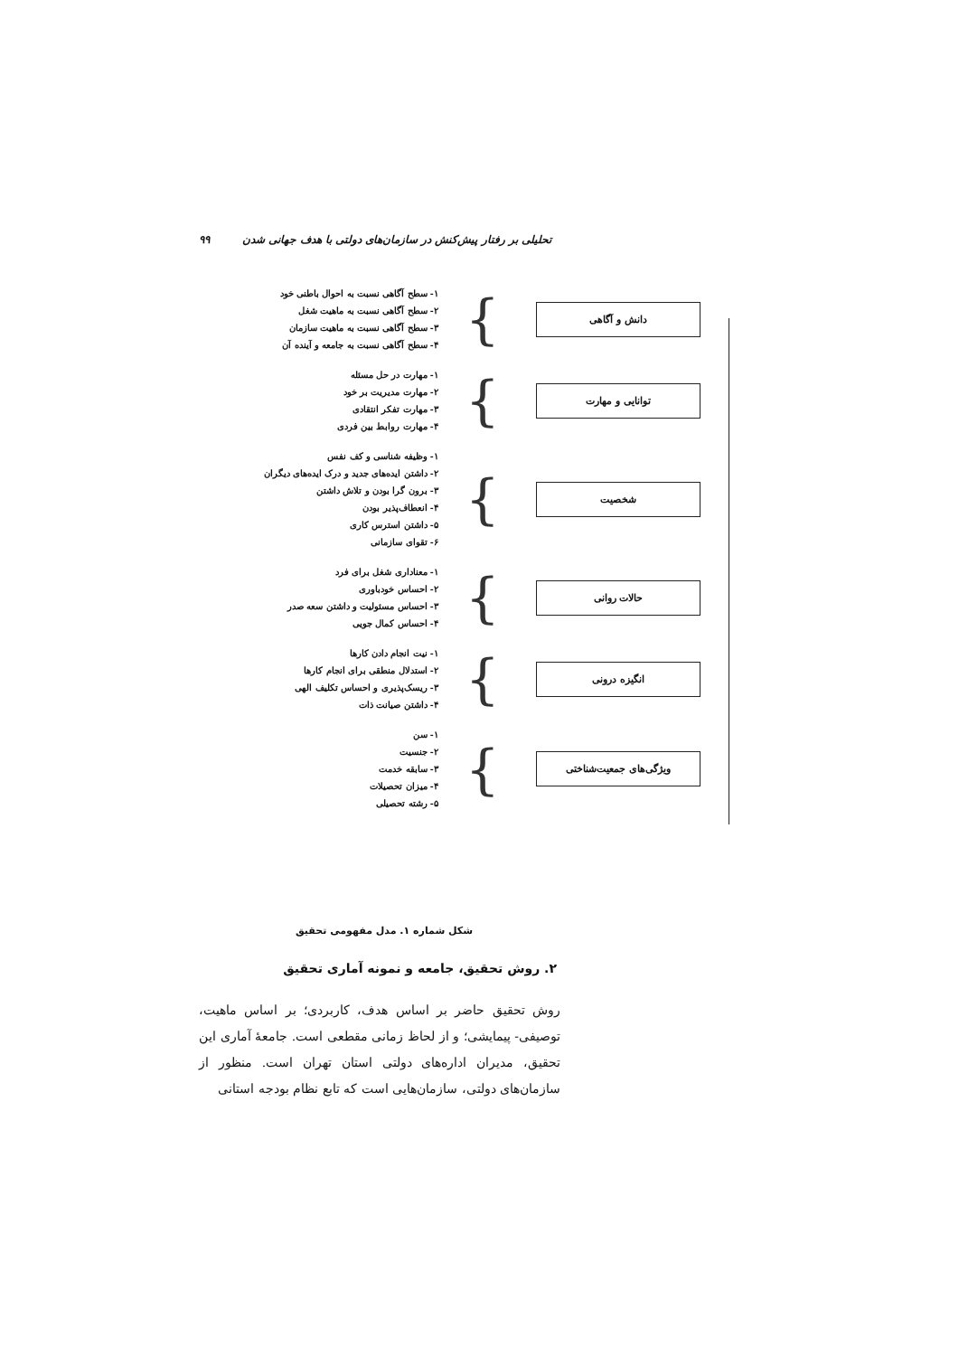تحلیلی بر رفتار پیش‌کنش در سازمان‌های دولتی با هدف جهانی شدن ۹۹
دانش و آگاهی
}
۱- سطح آگاهی نسبت به احوال باطنی خود
۲- سطح آگاهی نسبت به ماهیت شغل
۳- سطح آگاهی نسبت به ماهیت سازمان
۴- سطح آگاهی نسبت به جامعه و آینده آن
توانایی و مهارت
}
۱- مهارت در حل مسئله
۲- مهارت مدیریت بر خود
۳- مهارت تفکر انتقادی
۴- مهارت روابط بین فردی
شخصیت
}
۱- وظیفه شناسی و کف نفس
۲- داشتن ایده‌های جدید و درک ایده‌های دیگران
۳- برون گرا بودن و تلاش داشتن
۴- انعطاف‌پذیر بودن
۵- داشتن استرس کاری
۶- تقوای سازمانی
حالات روانی
}
۱- معناداری شغل برای فرد
۲- احساس خودباوری
۳- احساس مسئولیت و داشتن سعه صدر
۴- احساس کمال جویی
انگیزه درونی
}
۱- نیت انجام دادن کارها
۲- استدلال منطقی برای انجام کارها
۳- ریسک‌پذیری و احساس تکلیف الهی
۴- داشتن صیانت ذات
ویژگی‌های جمعیت‌شناختی
}
۱- سن
۲- جنسیت
۳- سابقه خدمت
۴- میزان تحصیلات
۵- رشته تحصیلی
شکل شماره ۱. مدل مفهومی تحقیق
۲. روش تحقیق، جامعه و نمونه آماری تحقیق
روش تحقیق حاضر بر اساس هدف، کاربردی؛ بر اساس ماهیت، توصیفی- پیمایشی؛ و از لحاظ زمانی مقطعی است. جامعهٔ آماری این تحقیق، مدیران اداره‌های دولتی استان تهران است. منظور از سازمان‌های دولتی، سازمان‌هایی است که تابع نظام بودجه استانی